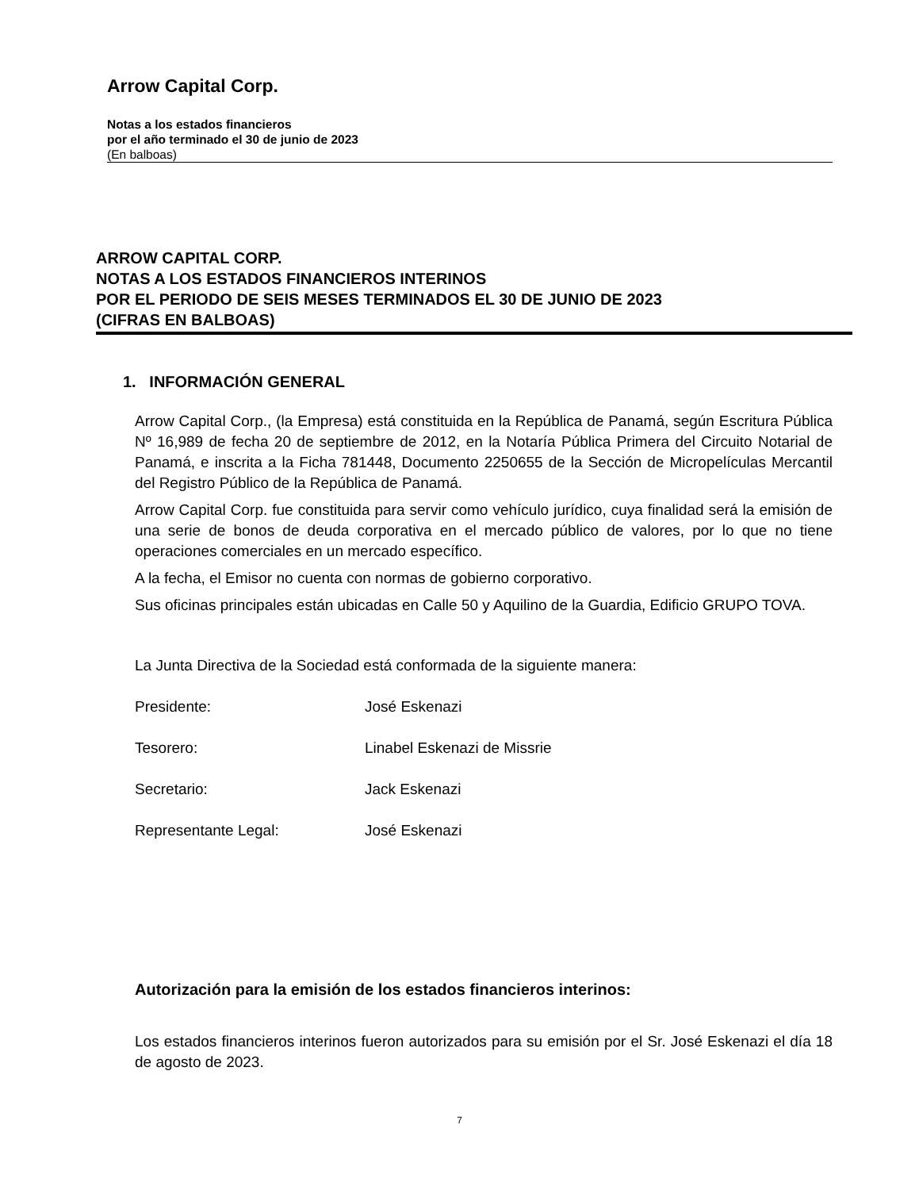Arrow Capital Corp.
Notas a los estados financieros
por el año terminado el 30 de junio de 2023
(En balboas)
ARROW CAPITAL CORP.
NOTAS A LOS ESTADOS FINANCIEROS INTERINOS
POR EL PERIODO DE SEIS MESES TERMINADOS EL 30 DE JUNIO DE 2023
(CIFRAS EN BALBOAS)
1. INFORMACIÓN GENERAL
Arrow Capital Corp., (la Empresa) está constituida en la República de Panamá, según Escritura Pública Nº 16,989 de fecha 20 de septiembre de 2012, en la Notaría Pública Primera del Circuito Notarial de Panamá, e inscrita a la Ficha 781448, Documento 2250655 de la Sección de Micropelículas Mercantil del Registro Público de la República de Panamá.
Arrow Capital Corp. fue constituida para servir como vehículo jurídico, cuya finalidad será la emisión de una serie de bonos de deuda corporativa en el mercado público de valores, por lo que no tiene operaciones comerciales en un mercado específico.
A la fecha, el Emisor no cuenta con normas de gobierno corporativo.
Sus oficinas principales están ubicadas en Calle 50 y Aquilino de la Guardia, Edificio GRUPO TOVA.
La Junta Directiva de la Sociedad está conformada de la siguiente manera:
| Presidente: | José Eskenazi |
| Tesorero: | Linabel Eskenazi de Missrie |
| Secretario: | Jack Eskenazi |
| Representante Legal: | José Eskenazi |
Autorización para la emisión de los estados financieros interinos:
Los estados financieros interinos fueron autorizados para su emisión por el Sr. José Eskenazi el día 18 de agosto de 2023.
7